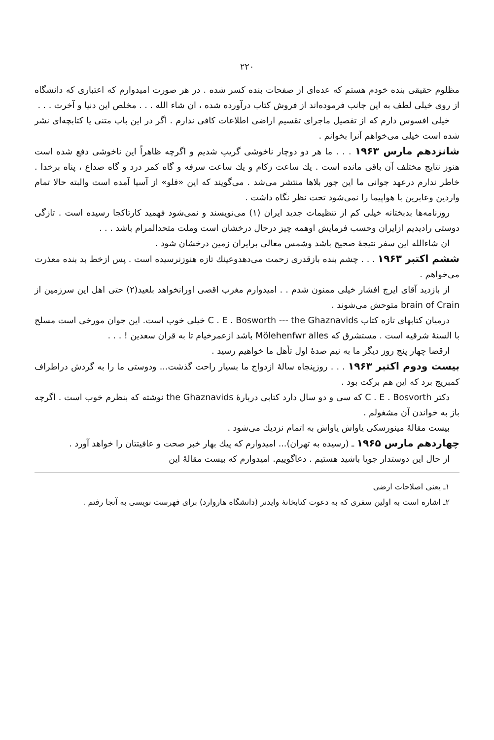۲۲۰
مظلوم حقیقی بنده خودم هستم که عده‌ای از صفحات بنده کسر شده . در هر صورت امیدوارم که اعتباری که دانشگاه از روی خیلی لطف به این جانب فرموده‌اند از فروش کتاب درآورده شده ، ان شاء الله . . . مخلص این دنیا و آخرت . . .
خیلی افسوس دارم که از تفصیل ماجرای تقسیم اراضی اطلاعات کافی ندارم . اگر در این باب متنی یا کتابچه‌ای نشر شده است خیلی می‌خواهم آنرا بخوانم .
شانزدهم مارس ۱۹۶۳ . . . ما هر دو دوچار ناخوشی گریپ شدیم و اگرچه ظاهراً این ناخوشی دفع شده است هنوز نتایج مختلف آن باقی مانده است . یك ساعت زکام و یك ساعت سرفه و گاه کمر درد و گاه صداع ، پناه برخدا . خاطر ندارم درعهد جوانی ما این جور بلاها منتشر می‌شد . می‌گویند که این «فلو» از آسیا آمده است والبته حالا تمام واردین وعابرین با هواپیما را نمی‌شود تحت نظر نگاه داشت .
روزنامه‌ها بدبختانه خیلی کم از تنظیمات جدید ایران (۱) می‌نویسند و نمی‌شود فهمید کارتاکجا رسیده است . تازگی دوستی رادیدیم ازایران وحسب فرمایش اوهمه چیز درحال درخشان است وملت متحدالمرام باشد . . .
ان شاءالله این سفر نتیجهٔ صحیح باشد وشمس معالی برایران زمین درخشان شود .
ششم اکتبر ۱۹۶۳ . . . چشم بنده بازقدری زحمت می‌دهدوعینك تازه هنوزنرسیده است . پس ازخط بد بنده معذرت می‌خواهم .
از بازدید آقای ایرج افشار خیلی ممنون شدم . . امیدوارم مغرب اقصی اورانخواهد بلعید(۲) حتی اهل این سرزمین از brain of Crain متوحش می‌شوند .
درمیان کتابهای تازه کتاب C . E . Bosworth --- the Ghaznavids خیلی خوب است. این جوان مورخی است مسلح با السنهٔ شرقیه است . مستشرق که Mölehenfwr alles باشد ازعمرخیام تا به قران سعدین ! . . .
ارقضا چهار پنج روز دیگر ما به نیم صدهٔ اول تأهل ما خواهیم رسید .
بیست ودوم اکتبر ۱۹۶۳ . . . روزپنجاه سالهٔ ازدواج ما بسیار راحت گذشت... ودوستی ما را به گردش دراطراف کمبریج برد که این هم برکت بود .
دکتر C . E . Bosvorth که سی و دو سال دارد کتابی دربارهٔ the Ghaznavids نوشته که بنظرم خوب است . اگرچه باز به خواندن آن مشغولم .
بیست مقالهٔ مینورسکی یاواش یاواش به اتمام نزدیك می‌شود .
چهاردهم مارس ۱۹۶۵ ـ (رسیده به تهران)... امیدوارم که پیك بهار خبر صحت و عافیتتان را خواهد آورد .
از حال این دوستدار جویا باشید هستیم . دعاگوییم. امیدوارم که بیست مقالهٔ این
۱ـ یعنی اصلاحات ارضی
۲ـ اشاره است به اولین سفری که به دعوت کتابخانهٔ وایدنر (دانشگاه هاروارد) برای فهرست نویسی به آنجا رفتم .